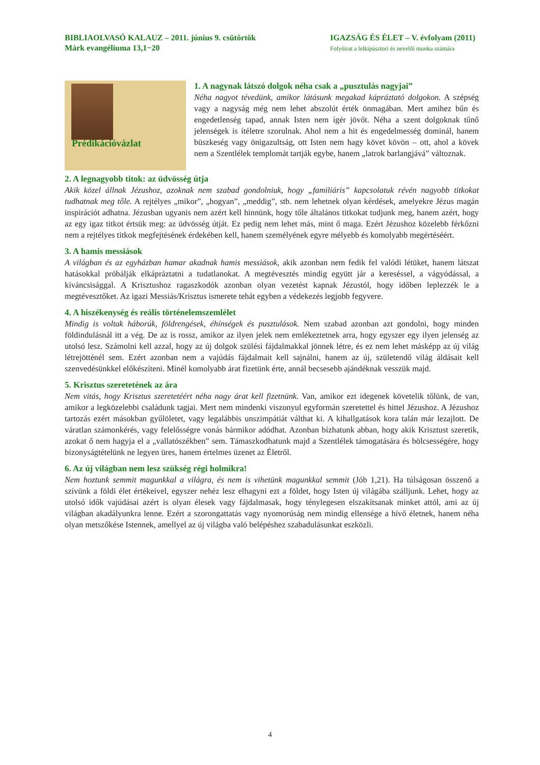BIBLIAOLVASÓ KALAUZ – 2011. június 9. csütörtök
Márk evangéliuma 13,1−20
IGAZSÁG ÉS ÉLET – V. évfolyam (2011)
Folyóirat a lelkipásztori és nevelői munka számára
Prédikációvázlat
1. A nagynak látszó dolgok néha csak a „pusztulás nagyjai”
Néha nagyot tévedünk, amikor látásunk megakad kápráztató dolgokon. A szépség vagy a nagyság még nem lehet abszolút érték önmagában. Mert amihez bűn és engedetlenség tapad, annak Isten nem ígér jövőt. Néha a szent dolgoknak tűnő jelenségek is ítéletre szorulnak. Ahol nem a hit és engedelmesség dominál, hanem büszkeség vagy önigazultság, ott Isten nem hagy követ kövön – ott, ahol a kövek nem a Szentlélek templomát tartják egybe, hanem „latrok barlangjává” változnak.
2. A legnagyobb titok: az üdvösség útja
Akik közel állnak Jézushoz, azoknak nem szabad gondolniuk, hogy „familiáris” kapcsolatuk révén nagyobb titkokat tudhatnak meg tőle. A rejtélyes „mikor”, „hogyan”, „meddig”, stb. nem lehetnek olyan kérdések, amelyekre Jézus magán inspirációt adhatna. Jézusban ugyanis nem azért kell hinnünk, hogy tőle általános titkokat tudjunk meg, hanem azért, hogy az egy igaz titkot értsük meg: az üdvösség útját. Ez pedig nem lehet más, mint ő maga. Ezért Jézushoz közelebb férkőzni nem a rejtélyes titkok megfejtésének érdekében kell, hanem személyének egyre mélyebb és komolyabb megértéséért.
3. A hamis messiások
A világban és az egyházban hamar akadnak hamis messiások, akik azonban nem fedik fel valódi létüket, hanem látszat hatásokkal próbálják elkápráztatni a tudatlanokat. A megtévesztés mindig együtt jár a kereséssel, a vágyódással, a kíváncsisággal. A Krisztushoz ragaszkodók azonban olyan vezetést kapnak Jézustól, hogy időben leplezzék le a megtévesztőket. Az igazi Messiás/Krisztus ismerete tehát egyben a védekezés legjobb fegyvere.
4. A hiszékenység és reális történelemszemlélet
Mindig is voltak háborúk, földrengések, éhínségek és pusztulások. Nem szabad azonban azt gondolni, hogy minden földindulásnál itt a vég. De az is rossz, amikor az ilyen jelek nem emlékeztetnek arra, hogy egyszer egy ilyen jelenség az utolsó lesz. Számolni kell azzal, hogy az új dolgok szülési fájdalmakkal jönnek létre, és ez nem lehet másképp az új világ létrejötténél sem. Ezért azonban nem a vajúdás fájdalmait kell sajnálni, hanem az új, születendő világ áldásait kell szenvedésünkkel előkészíteni. Minél komolyabb árat fizetünk érte, annál becsesebb ajándéknak vesszük majd.
5. Krisztus szeretetének az ára
Nem vitás, hogy Krisztus szeretetéért néha nagy árat kell fizetnünk. Van, amikor ezt idegenek követelik tőlünk, de van, amikor a legközelebbi családunk tagjai. Mert nem mindenki viszonyul egyformán szeretettel és hittel Jézushoz. A Jézushoz tartozás ezért másokban gyűlöletet, vagy legalábbis unszimpátiát válthat ki. A kihallgatások kora talán már lezajlott. De váratlan számonkérés, vagy felelősségre vonás bármikor adódhat. Azonban bízhatunk abban, hogy akik Krisztust szeretik, azokat ő nem hagyja el a „vallatószékben” sem. Támaszkodhatunk majd a Szentlélek támogatására és bölcsességére, hogy bizonyságtételünk ne legyen üres, hanem értelmes üzenet az Életről.
6. Az új világban nem lesz szükség régi holmikra!
Nem hoztunk semmit magunkkal a világra, és nem is vihetünk magunkkal semmit (Jób 1,21). Ha túlságosan összenő a szívünk a földi élet értékeivel, egyszer nehéz lesz elhagyni ezt a földet, hogy Isten új világába szálljunk. Lehet, hogy az utolsó idők vajúdásai azért is olyan élesek vagy fájdalmasak, hogy ténylegesen elszakítsanak minket attól, ami az új világban akadályunkra lenne. Ezért a szorongattatás vagy nyomorúság nem mindig ellensége a hívő életnek, hanem néha olyan metszőkése Istennek, amellyel az új világba való belépéshez szabadulásunkat eszközli.
4